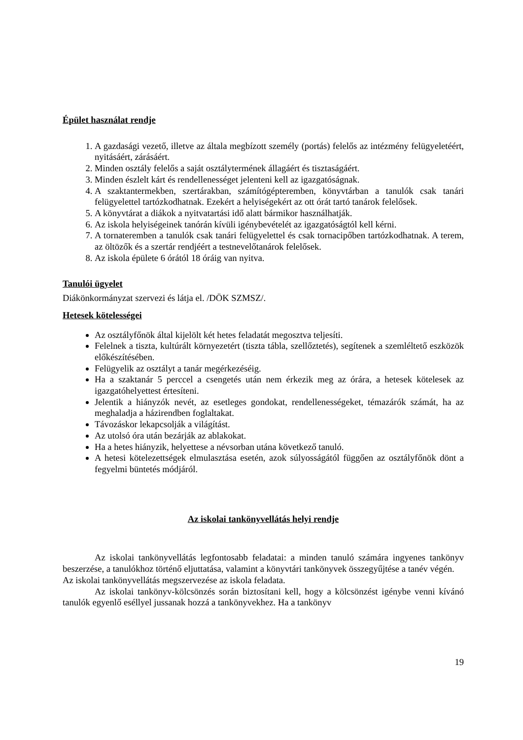Épület használat rendje
1. A gazdasági vezető, illetve az általa megbízott személy (portás) felelős az intézmény felügyeletéért, nyitásáért, zárásáért.
2. Minden osztály felelős a saját osztálytermének állagáért és tisztaságáért.
3. Minden észlelt kárt és rendellenességet jelenteni kell az igazgatóságnak.
4. A szaktantermekben, szertárakban, számítógépteremben, könyvtárban a tanulók csak tanári felügyelettel tartózkodhatnak. Ezekért a helyiségekért az ott órát tartó tanárok felelősek.
5. A könyvtárat a diákok a nyitvatartási idő alatt bármikor használhatják.
6. Az iskola helyiségeinek tanórán kívüli igénybevételét az igazgatóságtól kell kérni.
7. A tornateremben a tanulók csak tanári felügyelettel és csak tornacipőben tartózkodhatnak. A terem, az öltözők és a szertár rendjéért a testnevelőtanárok felelősek.
8. Az iskola épülete 6 órától 18 óráig van nyitva.
Tanulói ügyelet
Diákönkormányzat szervezi és látja el. /DÖK SZMSZ/.
Hetesek kötelességei
Az osztályfőnök által kijelölt két hetes feladatát megosztva teljesíti.
Felelnek a tiszta, kultúrált környezetért (tiszta tábla, szellőztetés), segítenek a szemléltető eszközök előkészítésében.
Felügyelik az osztályt a tanár megérkezéséig.
Ha a szaktanár 5 perccel a csengetés után nem érkezik meg az órára, a hetesek kötelesek az igazgatóhelyettest értesíteni.
Jelentik a hiányzók nevét, az esetleges gondokat, rendellenességeket, témazárók számát, ha az meghaladja a házirendben foglaltakat.
Távozáskor lekapcsolják a világítást.
Az utolsó óra után bezárják az ablakokat.
Ha a hetes hiányzik, helyettese a névsorban utána következő tanuló.
A hetesi kötelezettségek elmulasztása esetén, azok súlyosságától függően az osztályfőnök dönt a fegyelmi büntetés módjáról.
Az iskolai tankönyvellátás helyi rendje
Az iskolai tankönyvellátás legfontosabb feladatai: a minden tanuló számára ingyenes tankönyv beszerzése, a tanulókhoz történő eljuttatása, valamint a könyvtári tankönyvek összegyűjtése a tanév végén.
Az iskolai tankönyvellátás megszervezése az iskola feladata.
Az iskolai tankönyv-kölcsönzés során biztosítani kell, hogy a kölcsönzést igénybe venni kívánó tanulók egyenlő eséllyel jussanak hozzá a tankönyvekhez. Ha a tankönyv
19